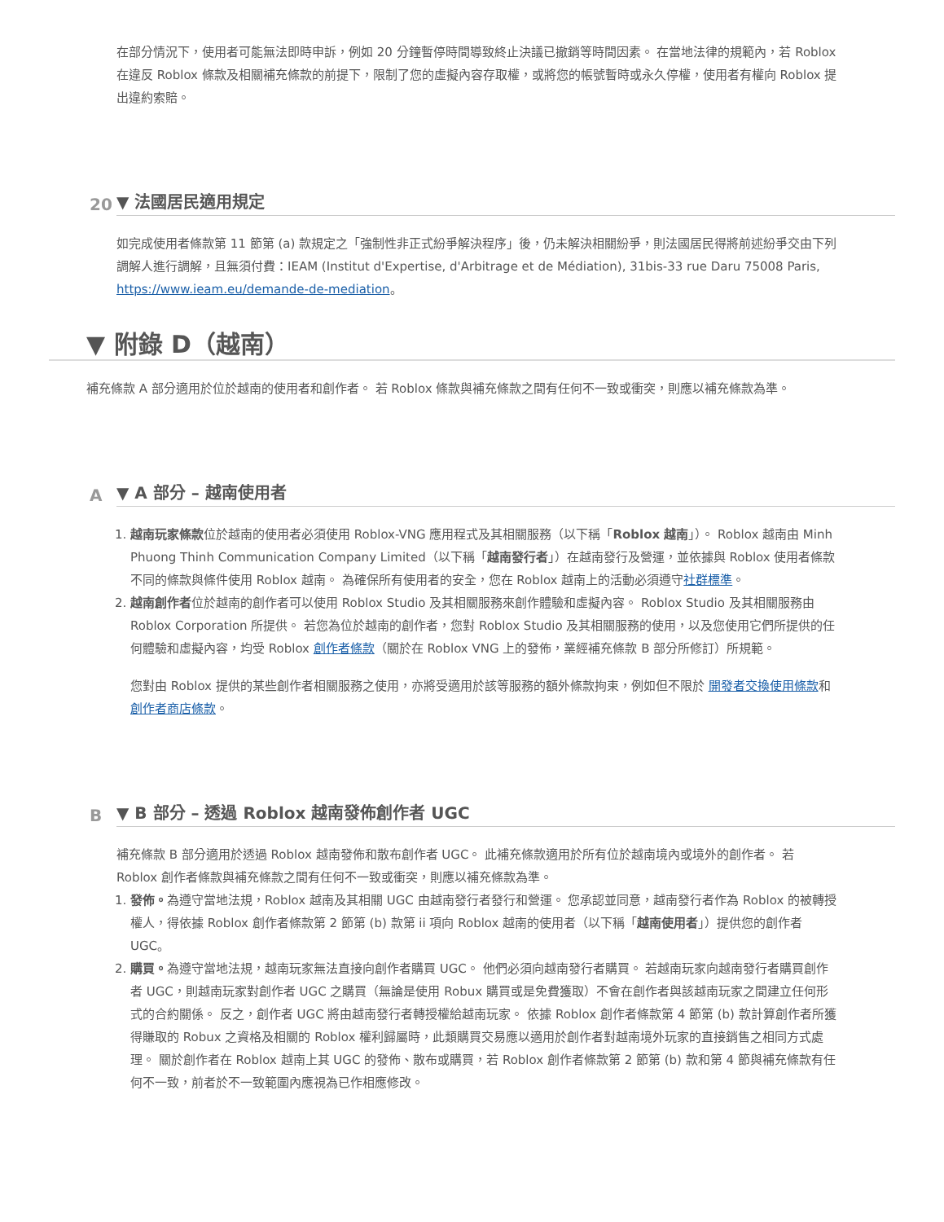在部分情況下，使用者可能無法即時申訴，例如 20 分鐘暫停時間導致終止決議已撤銷等時間因素。 在當地法律的規範內，若 Roblox 在違反 Roblox 條款及相關補充條款的前提下，限制了您的虛擬內容存取權，或將您的帳號暫時或永久停權，使用者有權向 Roblox 提出違約索賠。
20 ▼ 法國居民適用規定
如完成使用者條款第 11 節第 (a) 款規定之「強制性非正式紛爭解決程序」後，仍未解決相關紛爭，則法國居民得將前述紛爭交由下列調解人進行調解，且無須付費：IEAM (Institut d'Expertise, d'Arbitrage et de Médiation), 31bis-33 rue Daru 75008 Paris, https://www.ieam.eu/demande-de-mediation。
▼ 附錄 D（越南）
補充條款 A 部分適用於位於越南的使用者和創作者。 若 Roblox 條款與補充條款之間有任何不一致或衝突，則應以補充條款為準。
A ▼ A 部分 – 越南使用者
1. 越南玩家條款位於越南的使用者必須使用 Roblox-VNG 應用程式及其相關服務（以下稱「Roblox 越南」）。 Roblox 越南由 Minh Phuong Thinh Communication Company Limited（以下稱「越南發行者」）在越南發行及營運，並依據與 Roblox 使用者條款不同的條款與條件使用 Roblox 越南。 為確保所有使用者的安全，您在 Roblox 越南上的活動必須遵守社群標準。
2. 越南創作者位於越南的創作者可以使用 Roblox Studio 及其相關服務來創作體驗和虛擬內容。 Roblox Studio 及其相關服務由 Roblox Corporation 所提供。 若您為位於越南的創作者，您對 Roblox Studio 及其相關服務的使用，以及您使用它們所提供的任何體驗和虛擬內容，均受 Roblox 創作者條款（關於在 Roblox VNG 上的發佈，業經補充條款 B 部分所修訂）所規範。
您對由 Roblox 提供的某些創作者相關服務之使用，亦將受適用於該等服務的額外條款拘束，例如但不限於 開發者交換使用條款和創作者商店條款。
B ▼ B 部分 – 透過 Roblox 越南發佈創作者 UGC
補充條款 B 部分適用於透過 Roblox 越南發佈和散布創作者 UGC。 此補充條款適用於所有位於越南境內或境外的創作者。 若 Roblox 創作者條款與補充條款之間有任何不一致或衝突，則應以補充條款為準。
1. 發佈。為遵守當地法規，Roblox 越南及其相關 UGC 由越南發行者發行和營運。 您承認並同意，越南發行者作為 Roblox 的被轉授權人，得依據 Roblox 創作者條款第 2 節第 (b) 款第 ii 項向 Roblox 越南的使用者（以下稱「越南使用者」）提供您的創作者 UGC。
2. 購買。為遵守當地法規，越南玩家無法直接向創作者購買 UGC。 他們必須向越南發行者購買。 若越南玩家向越南發行者購買創作者 UGC，則越南玩家對創作者 UGC 之購買（無論是使用 Robux 購買或是免費獲取）不會在創作者與該越南玩家之間建立任何形式的合約關係。 反之，創作者 UGC 將由越南發行者轉授權給越南玩家。 依據 Roblox 創作者條款第 4 節第 (b) 款計算創作者所獲得賺取的 Robux 之資格及相關的 Roblox 權利歸屬時，此類購買交易應以適用於創作者對越南境外玩家的直接銷售之相同方式處理。 關於創作者在 Roblox 越南上其 UGC 的發佈、散布或購買，若 Roblox 創作者條款第 2 節第 (b) 款和第 4 節與補充條款有任何不一致，前者於不一致範圍內應視為已作相應修改。